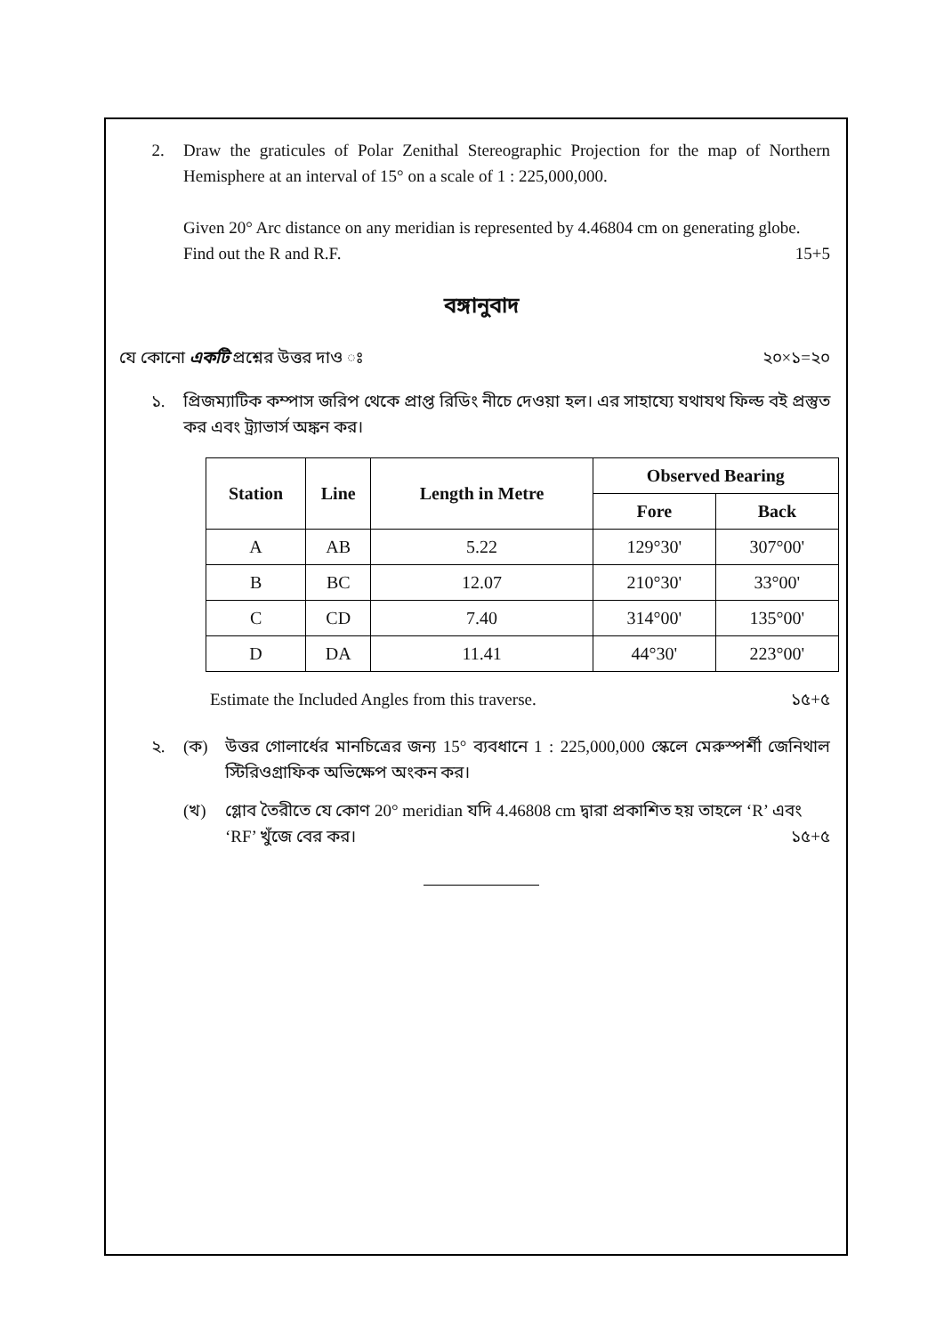2. Draw the graticules of Polar Zenithal Stereographic Projection for the map of Northern Hemisphere at an interval of 15° on a scale of 1 : 225,000,000.
Given 20° Arc distance on any meridian is represented by 4.46804 cm on generating globe.
Find out the R and R.F. 15+5
বঙ্গানুবাদ
যে কোনো একটি প্রশ্নের উত্তর দাও ঃ ২০×১=২০
১. প্রিজম্যাটিক কম্পাস জরিপ থেকে প্রাপ্ত রিডিং নীচে দেওয়া হল। এর সাহায্যে যথাযথ ফিল্ড বই প্রস্তুত কর এবং ট্র্যাভার্স অঙ্কন কর।
| Station | Line | Length in Metre | Observed Bearing | |
| --- | --- | --- | --- | --- |
| | | | Fore | Back |
| A | AB | 5.22 | 129°30' | 307°00' |
| B | BC | 12.07 | 210°30' | 33°00' |
| C | CD | 7.40 | 314°00' | 135°00' |
| D | DA | 11.41 | 44°30' | 223°00' |
Estimate the Included Angles from this traverse. ১৫+৫
২. (ক) উত্তর গোলার্ধের মানচিত্রের জন্য 15° ব্যবধানে 1 : 225,000,000 স্কেলে মেরুস্পর্শী জেনিথাল স্টিরিওগ্রাফিক অভিক্ষেপ অংকন কর।
(খ) গ্লোব তৈরীতে যে কোণ 20° meridian যদি 4.46808 cm দ্বারা প্রকাশিত হয় তাহলে ‘R’ এবং
‘RF’ খুঁজে বের কর। ১৫+৫